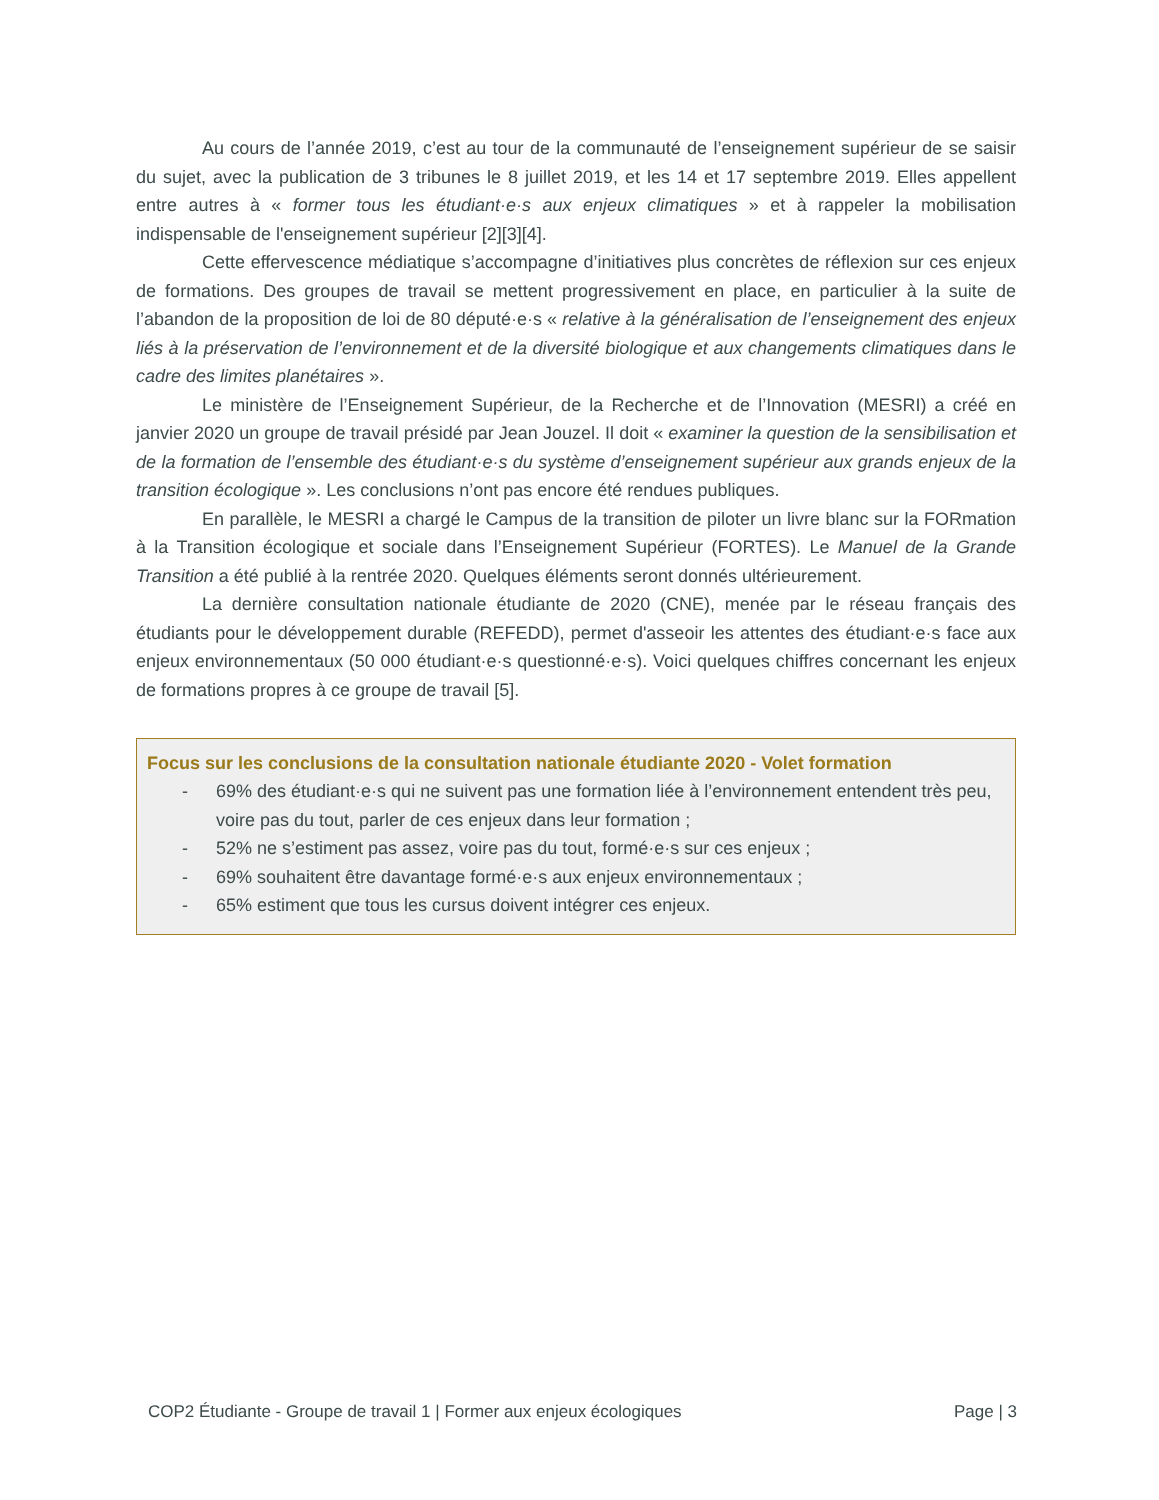Au cours de l’année 2019, c’est au tour de la communauté de l’enseignement supérieur de se saisir du sujet, avec la publication de 3 tribunes le 8 juillet 2019, et les 14 et 17 septembre 2019. Elles appellent entre autres à « former tous les étudiant·e·s aux enjeux climatiques » et à rappeler la mobilisation indispensable de l'enseignement supérieur [2][3][4].
Cette effervescence médiatique s’accompagne d’initiatives plus concrètes de réflexion sur ces enjeux de formations. Des groupes de travail se mettent progressivement en place, en particulier à la suite de l’abandon de la proposition de loi de 80 député·e·s « relative à la généralisation de l’enseignement des enjeux liés à la préservation de l’environnement et de la diversité biologique et aux changements climatiques dans le cadre des limites planétaires ».
Le ministère de l’Enseignement Supérieur, de la Recherche et de l’Innovation (MESRI) a créé en janvier 2020 un groupe de travail présidé par Jean Jouzel. Il doit « examiner la question de la sensibilisation et de la formation de l’ensemble des étudiant·e·s du système d’enseignement supérieur aux grands enjeux de la transition écologique ». Les conclusions n’ont pas encore été rendues publiques.
En parallèle, le MESRI a chargé le Campus de la transition de piloter un livre blanc sur la FORmation à la Transition écologique et sociale dans l’Enseignement Supérieur (FORTES). Le Manuel de la Grande Transition a été publié à la rentrée 2020. Quelques éléments seront donnés ultérieurement.
La dernière consultation nationale étudiante de 2020 (CNE), menée par le réseau français des étudiants pour le développement durable (REFEDD), permet d'asseoir les attentes des étudiant·e·s face aux enjeux environnementaux (50 000 étudiant·e·s questionné·e·s). Voici quelques chiffres concernant les enjeux de formations propres à ce groupe de travail [5].
Focus sur les conclusions de la consultation nationale étudiante 2020 - Volet formation
- 69% des étudiant·e·s qui ne suivent pas une formation liée à l’environnement entendent très peu, voire pas du tout, parler de ces enjeux dans leur formation ;
- 52% ne s’estiment pas assez, voire pas du tout, formé·e·s sur ces enjeux ;
- 69% souhaitent être davantage formé·e·s aux enjeux environnementaux ;
- 65% estiment que tous les cursus doivent intégrer ces enjeux.
COP2 Étudiante - Groupe de travail 1 | Former aux enjeux écologiques Page | 3